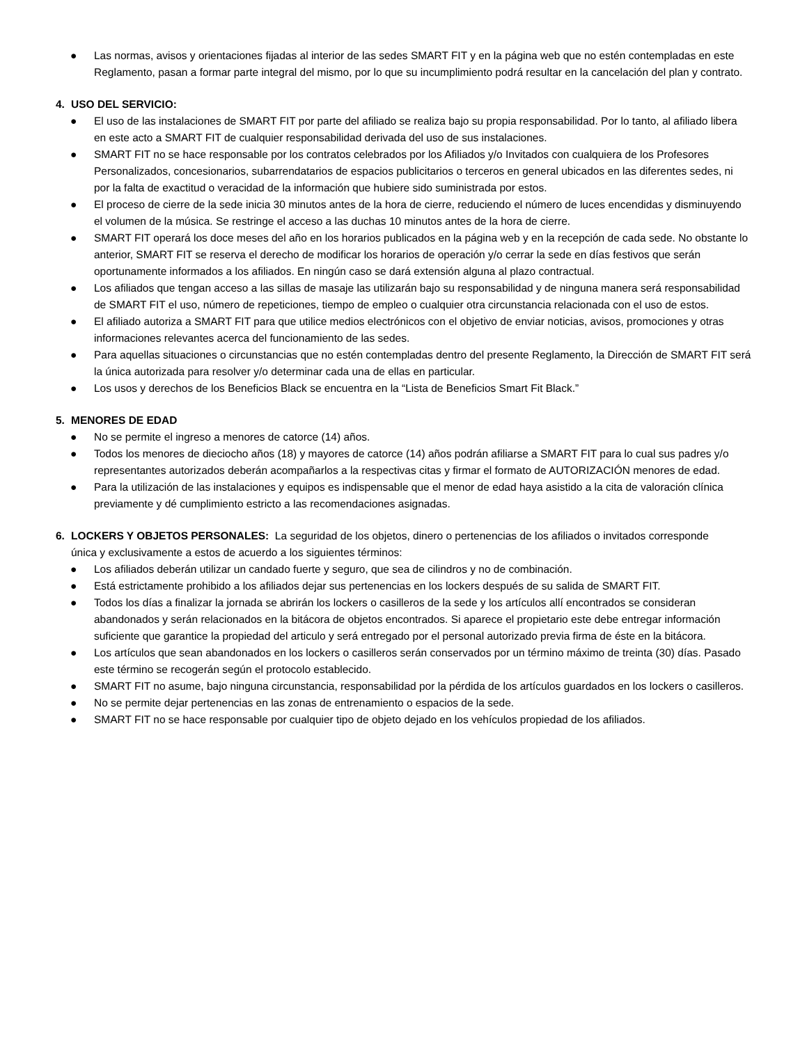● Las normas, avisos y orientaciones fijadas al interior de las sedes SMART FIT y en la página web que no estén contempladas en este Reglamento, pasan a formar parte integral del mismo, por lo que su incumplimiento podrá resultar en la cancelación del plan y contrato.
4. USO DEL SERVICIO:
● El uso de las instalaciones de SMART FIT por parte del afiliado se realiza bajo su propia responsabilidad. Por lo tanto, al afiliado libera en este acto a SMART FIT de cualquier responsabilidad derivada del uso de sus instalaciones.
● SMART FIT no se hace responsable por los contratos celebrados por los Afiliados y/o Invitados con cualquiera de los Profesores Personalizados, concesionarios, subarrendatarios de espacios publicitarios o terceros en general ubicados en las diferentes sedes, ni por la falta de exactitud o veracidad de la información que hubiere sido suministrada por estos.
● El proceso de cierre de la sede inicia 30 minutos antes de la hora de cierre, reduciendo el número de luces encendidas y disminuyendo el volumen de la música. Se restringe el acceso a las duchas 10 minutos antes de la hora de cierre.
● SMART FIT operará los doce meses del año en los horarios publicados en la página web y en la recepción de cada sede. No obstante lo anterior, SMART FIT se reserva el derecho de modificar los horarios de operación y/o cerrar la sede en días festivos que serán oportunamente informados a los afiliados. En ningún caso se dará extensión alguna al plazo contractual.
● Los afiliados que tengan acceso a las sillas de masaje las utilizarán bajo su responsabilidad y de ninguna manera será responsabilidad de SMART FIT el uso, número de repeticiones, tiempo de empleo o cualquier otra circunstancia relacionada con el uso de estos.
● El afiliado autoriza a SMART FIT para que utilice medios electrónicos con el objetivo de enviar noticias, avisos, promociones y otras informaciones relevantes acerca del funcionamiento de las sedes.
● Para aquellas situaciones o circunstancias que no estén contempladas dentro del presente Reglamento, la Dirección de SMART FIT será la única autorizada para resolver y/o determinar cada una de ellas en particular.
● Los usos y derechos de los Beneficios Black se encuentra en la “Lista de Beneficios Smart Fit Black.”
5. MENORES DE EDAD
● No se permite el ingreso a menores de catorce (14) años.
● Todos los menores de dieciocho años (18) y mayores de catorce (14) años podrán afiliarse a SMART FIT para lo cual sus padres y/o representantes autorizados deberán acompañarlos a la respectivas citas y firmar el formato de AUTORIZACIÓN menores de edad.
● Para la utilización de las instalaciones y equipos es indispensable que el menor de edad haya asistido a la cita de valoración clínica previamente y dé cumplimiento estricto a las recomendaciones asignadas.
6. LOCKERS Y OBJETOS PERSONALES: La seguridad de los objetos, dinero o pertenencias de los afiliados o invitados corresponde
única y exclusivamente a estos de acuerdo a los siguientes términos:
● Los afiliados deberán utilizar un candado fuerte y seguro, que sea de cilindros y no de combinación.
● Está estrictamente prohibido a los afiliados dejar sus pertenencias en los lockers después de su salida de SMART FIT.
● Todos los días a finalizar la jornada se abrirán los lockers o casilleros de la sede y los artículos allí encontrados se consideran abandonados y serán relacionados en la bitácora de objetos encontrados. Si aparece el propietario este debe entregar información suficiente que garantice la propiedad del articulo y será entregado por el personal autorizado previa firma de éste en la bitácora.
● Los artículos que sean abandonados en los lockers o casilleros serán conservados por un término máximo de treinta (30) días. Pasado este término se recogerán según el protocolo establecido.
● SMART FIT no asume, bajo ninguna circunstancia, responsabilidad por la pérdida de los artículos guardados en los lockers o casilleros.
● No se permite dejar pertenencias en las zonas de entrenamiento o espacios de la sede.
● SMART FIT no se hace responsable por cualquier tipo de objeto dejado en los vehículos propiedad de los afiliados.